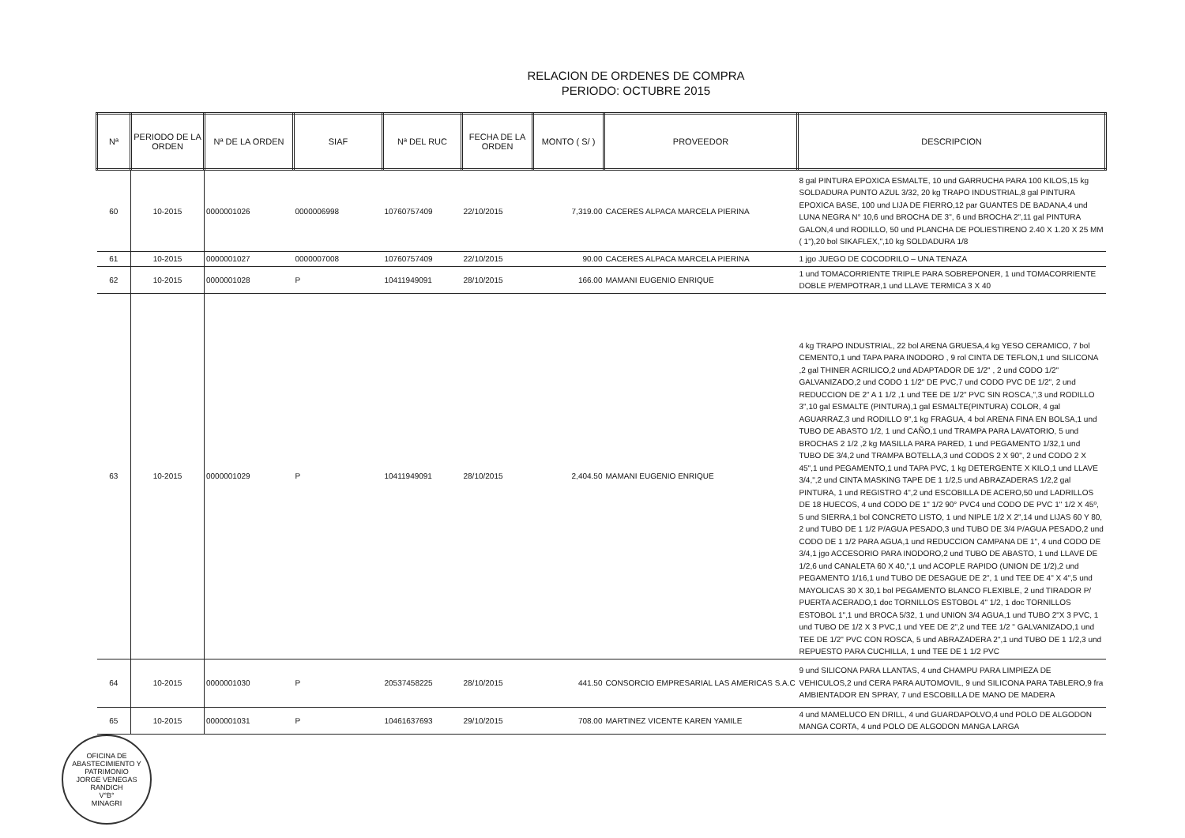RELACION DE ORDENES DE COMPRA
PERIODO: OCTUBRE 2015
| Nª | PERIODO DE LA ORDEN | Nª DE LA ORDEN | SIAF | Nª DEL RUC | FECHA DE LA ORDEN | MONTO ( S/ ) | PROVEEDOR | DESCRIPCION |
| --- | --- | --- | --- | --- | --- | --- | --- | --- |
| 60 | 10-2015 | 0000001026 | 0000006998 | 10760757409 | 22/10/2015 | 7,319.00 | CACERES ALPACA MARCELA PIERINA | 8 gal PINTURA EPOXICA ESMALTE, 10 und GARRUCHA PARA 100 KILOS,15 kg SOLDADURA PUNTO AZUL 3/32, 20 kg TRAPO INDUSTRIAL,8 gal PINTURA EPOXICA BASE, 100 und LIJA DE FIERRO,12 par GUANTES DE BADANA,4 und LUNA NEGRA N° 10,6 und BROCHA DE 3", 6 und BROCHA 2",11 gal PINTURA GALON,4 und RODILLO, 50 und PLANCHA DE POLIESTIRENO 2.40 X 1.20 X 25 MM ( 1"),20 bol SIKAFLEX,",10 kg SOLDADURA 1/8 |
| 61 | 10-2015 | 0000001027 | 0000007008 | 10760757409 | 22/10/2015 | 90.00 | CACERES ALPACA MARCELA PIERINA | 1 jgo JUEGO DE COCODRILO – UNA TENAZA |
| 62 | 10-2015 | 0000001028 | P | 10411949091 | 28/10/2015 | 166.00 | MAMANI EUGENIO ENRIQUE | 1 und TOMACORRIENTE TRIPLE PARA SOBREPONER, 1 und TOMACORRIENTE DOBLE P/EMPOTRAR,1 und LLAVE TERMICA 3 X 40 |
| 63 | 10-2015 | 0000001029 | P | 10411949091 | 28/10/2015 | 2,404.50 | MAMANI EUGENIO ENRIQUE | 4 kg TRAPO INDUSTRIAL, 22 bol ARENA GRUESA,4 kg YESO CERAMICO, 7 bol CEMENTO,1 und TAPA PARA INODORO , 9 rol CINTA DE TEFLON,1 und SILICONA ,2 gal THINER ACRILICO,2 und ADAPTADOR DE 1/2" , 2 und CODO 1/2" GALVANIZADO,2 und CODO 1 1/2" DE PVC,7 und CODO PVC DE 1/2", 2 und REDUCCION DE 2" A 1 1/2 ,1 und TEE DE 1/2" PVC SIN ROSCA,",3 und RODILLO 3",10 gal ESMALTE (PINTURA),1 gal ESMALTE(PINTURA) COLOR, 4 gal AGUARRAZ,3 und RODILLO 9",1 kg FRAGUA, 4 bol ARENA FINA EN BOLSA,1 und TUBO DE ABASTO 1/2, 1 und CAÑO,1 und TRAMPA PARA LAVATORIO, 5 und BROCHAS 2 1/2 ,2 kg MASILLA PARA PARED, 1 und PEGAMENTO 1/32,1 und TUBO DE 3/4,2 und TRAMPA BOTELLA,3 und CODOS 2 X 90", 2 und CODO 2 X 45",1 und PEGAMENTO,1 und TAPA PVC, 1 kg DETERGENTE X KILO,1 und LLAVE 3/4,",2 und CINTA MASKING TAPE DE 1 1/2,5 und ABRAZADERAS 1/2,2 gal PINTURA, 1 und REGISTRO 4",2 und ESCOBILLA DE ACERO,50 und LADRILLOS DE 18 HUECOS, 4 und CODO DE 1" 1/2 90° PVC4 und CODO DE PVC 1" 1/2 X 45º, 5 und SIERRA,1 bol CONCRETO LISTO, 1 und NIPLE 1/2 X 2",14 und LIJAS 60 Y 80, 2 und TUBO DE 1 1/2 P/AGUA PESADO,3 und TUBO DE 3/4 P/AGUA PESADO,2 und CODO DE 1 1/2 PARA AGUA,1 und REDUCCION CAMPANA DE 1", 4 und CODO DE 3/4,1 jgo ACCESORIO PARA INODORO,2 und TUBO DE ABASTO, 1 und LLAVE DE 1/2,6 und CANALETA 60 X 40,",1 und ACOPLE RAPIDO (UNION DE 1/2),2 und PEGAMENTO 1/16,1 und TUBO DE DESAGUE DE 2", 1 und TEE DE 4" X 4",5 und MAYOLICAS 30 X 30,1 bol PEGAMENTO BLANCO FLEXIBLE, 2 und TIRADOR P/ PUERTA ACERADO,1 doc TORNILLOS ESTOBOL 4" 1/2, 1 doc TORNILLOS ESTOBOL 1",1 und BROCA 5/32, 1 und UNION 3/4 AGUA,1 und TUBO 2"X 3 PVC, 1 und TUBO DE 1/2 X 3 PVC,1 und YEE DE 2",2 und TEE 1/2 " GALVANIZADO,1 und TEE DE 1/2" PVC CON ROSCA, 5 und ABRAZADERA 2",1 und TUBO DE 1 1/2,3 und REPUESTO PARA CUCHILLA, 1 und TEE DE 1 1/2 PVC |
| 64 | 10-2015 | 0000001030 | P | 20537458225 | 28/10/2015 | 441.50 | CONSORCIO EMPRESARIAL LAS AMERICAS S.A.C | 9 und SILICONA PARA LLANTAS, 4 und CHAMPU PARA LIMPIEZA DE VEHICULOS,2 und CERA PARA AUTOMOVIL, 9 und SILICONA PARA TABLERO,9 fra AMBIENTADOR EN SPRAY, 7 und ESCOBILLA DE MANO DE MADERA |
| 65 | 10-2015 | 0000001031 | P | 10461637693 | 29/10/2015 | 708.00 | MARTINEZ VICENTE KAREN YAMILE | 4 und MAMELUCO EN DRILL, 4 und GUARDAPOLVO,4 und POLO DE ALGODON MANGA CORTA, 4 und POLO DE ALGODON MANGA LARGA |
OFICINA DE ABASTECIMIENTO Y PATRIMONIO
JORGE VENEGAS RANDICH
V°B°
MINAGRI